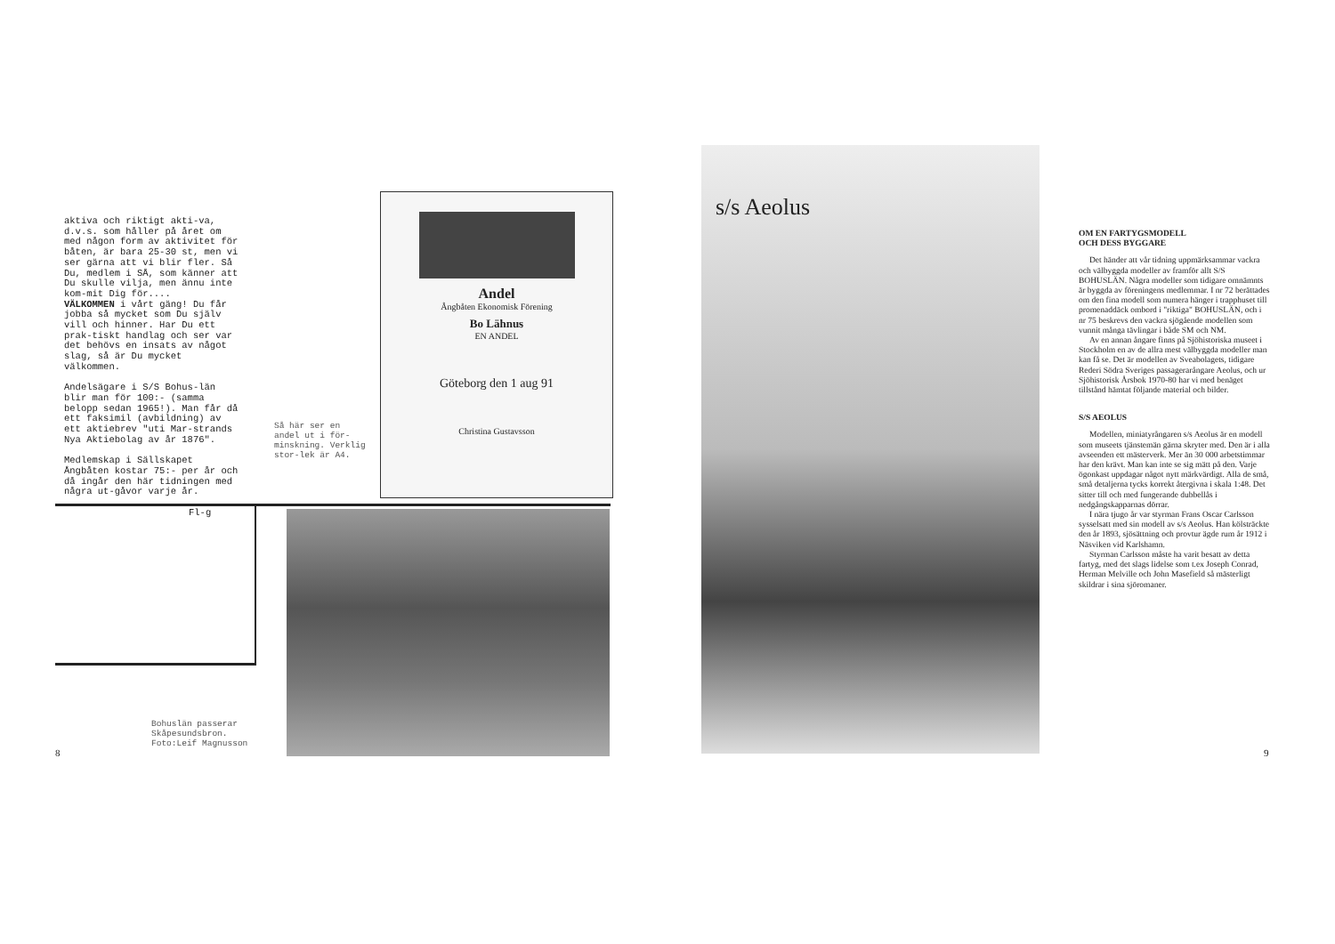aktiva och riktigt akti-va, d.v.s. som håller på året om med någon form av aktivitet för båten, är bara 25-30 st, men vi ser gärna att vi blir fler. Så Du, medlem i SÅ, som känner att Du skulle vilja, men ännu inte kom-mit Dig för....
VÄLKOMMEN i vårt gäng! Du får jobba så mycket som Du själv vill och hinner. Har Du ett prak-tiskt handlag och ser var det behövs en insats av något slag, så är Du mycket välkommen.
Andelsägare i S/S Bohus-län blir man för 100:- (samma belopp sedan 1965!). Man får då ett faksimil (avbildning) av ett aktiebrev "uti Mar-strands Nya Aktiebolag av år 1876".
Medlemskap i Sällskapet Ångbåten kostar 75:- per år och då ingår den här tidningen med några ut-gåvor varje år.
Fl-g
Så här ser en andel ut i för-minskning. Verklig stor-lek är A4.
Andel
Ångbåten Ekonomisk Förening
Bo Lähnus
EN ANDEL
Göteborg den 1 aug 91
Christina Gustavsson
Bohuslän passerar
Skåpesundsbron.
Foto:Leif Magnusson
8
s/s Aeolus
OM EN FARTYGSMODELL
OCH DESS BYGGARE
Det händer att vår tidning uppmärksammar vackra och välbyggda modeller av framför allt S/S BOHUSLÄN. Några modeller som tidigare omnämnts är byggda av föreningens medlemmar. I nr 72 berättades om den fina modell som numera hänger i trapphuset till promenaddäck ombord i "riktiga" BOHUSLÄN, och i nr 75 beskrevs den vackra sjögående modellen som vunnit många tävlingar i både SM och NM.
Av en annan ångare finns på Sjöhistoriska museet i Stockholm en av de allra mest välbyggda modeller man kan få se. Det är modellen av Sveabolagets, tidigare Rederi Södra Sveriges passagerarångare Aeolus, och ur Sjöhistorisk Årsbok 1970-80 har vi med benäget tillstånd hämtat följande material och bilder.
S/S AEOLUS
Modellen, miniatyrångaren s/s Aeolus är en modell som museets tjänstemän gärna skryter med. Den är i alla avseenden ett mästerverk. Mer än 30 000 arbetstimmar har den krävt. Man kan inte se sig mätt på den. Varje ögonkast uppdagar något nytt märkvärdigt. Alla de små, små detaljerna tycks korrekt återgivna i skala 1:48. Det sitter till och med fungerande dubbellås i nedgångskapparnas dörrar.
I nära tjugo år var styrman Frans Oscar Carlsson sysselsatt med sin modell av s/s Aeolus. Han kölsträckte den år 1893, sjösättning och provtur ägde rum år 1912 i Näsviken vid Karlshamn.
Styrman Carlsson måste ha varit besatt av detta fartyg, med det slags lidelse som t.ex Joseph Conrad, Herman Melville och John Masefield så mästerligt skildrar i sina sjöromaner.
9